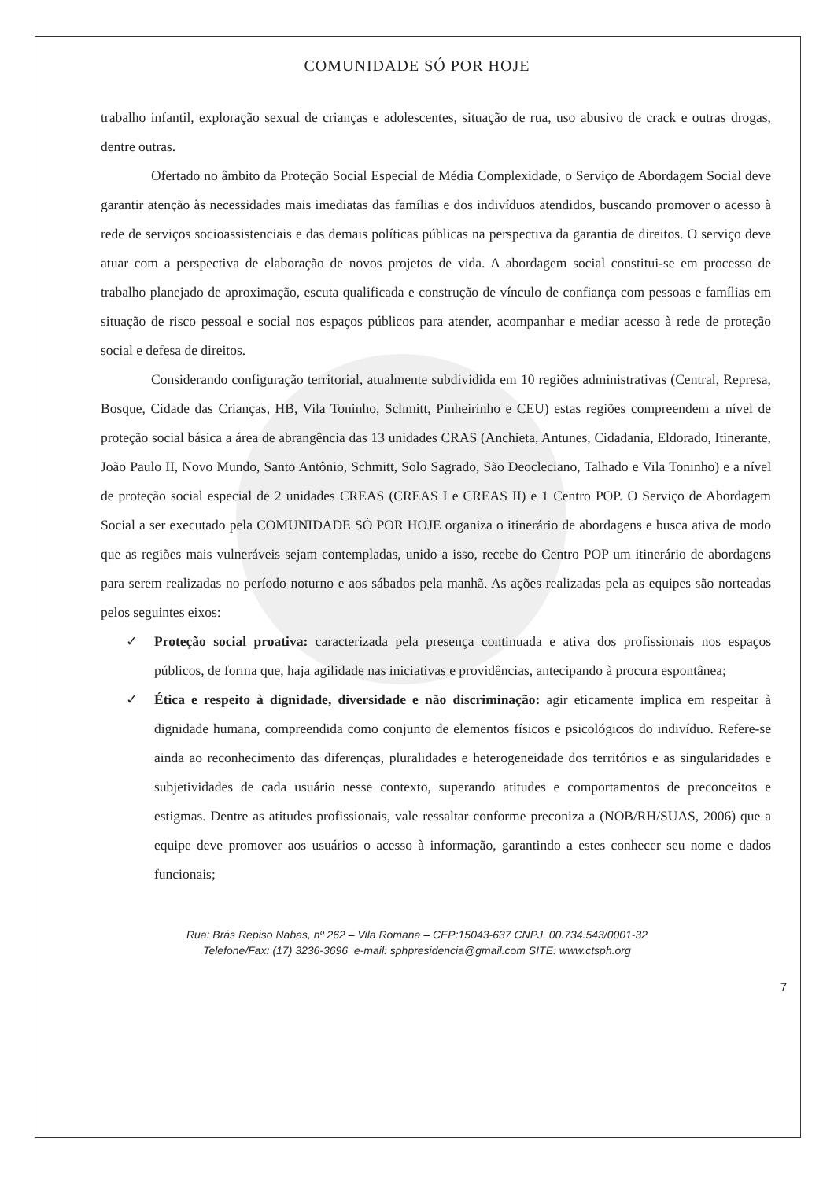COMUNIDADE SÓ POR HOJE
trabalho infantil, exploração sexual de crianças e adolescentes, situação de rua, uso abusivo de crack e outras drogas, dentre outras.
Ofertado no âmbito da Proteção Social Especial de Média Complexidade, o Serviço de Abordagem Social deve garantir atenção às necessidades mais imediatas das famílias e dos indivíduos atendidos, buscando promover o acesso à rede de serviços socioassistenciais e das demais políticas públicas na perspectiva da garantia de direitos. O serviço deve atuar com a perspectiva de elaboração de novos projetos de vida. A abordagem social constitui-se em processo de trabalho planejado de aproximação, escuta qualificada e construção de vínculo de confiança com pessoas e famílias em situação de risco pessoal e social nos espaços públicos para atender, acompanhar e mediar acesso à rede de proteção social e defesa de direitos.
Considerando configuração territorial, atualmente subdividida em 10 regiões administrativas (Central, Represa, Bosque, Cidade das Crianças, HB, Vila Toninho, Schmitt, Pinheirinho e CEU) estas regiões compreendem a nível de proteção social básica a área de abrangência das 13 unidades CRAS (Anchieta, Antunes, Cidadania, Eldorado, Itinerante, João Paulo II, Novo Mundo, Santo Antônio, Schmitt, Solo Sagrado, São Deocleciano, Talhado e Vila Toninho) e a nível de proteção social especial de 2 unidades CREAS (CREAS I e CREAS II) e 1 Centro POP. O Serviço de Abordagem Social a ser executado pela COMUNIDADE SÓ POR HOJE organiza o itinerário de abordagens e busca ativa de modo que as regiões mais vulneráveis sejam contempladas, unido a isso, recebe do Centro POP um itinerário de abordagens para serem realizadas no período noturno e aos sábados pela manhã. As ações realizadas pela as equipes são norteadas pelos seguintes eixos:
✓ Proteção social proativa: caracterizada pela presença continuada e ativa dos profissionais nos espaços públicos, de forma que, haja agilidade nas iniciativas e providências, antecipando à procura espontânea;
✓ Ética e respeito à dignidade, diversidade e não discriminação: agir eticamente implica em respeitar à dignidade humana, compreendida como conjunto de elementos físicos e psicológicos do indivíduo. Refere-se ainda ao reconhecimento das diferenças, pluralidades e heterogeneidade dos territórios e as singularidades e subjetividades de cada usuário nesse contexto, superando atitudes e comportamentos de preconceitos e estigmas. Dentre as atitudes profissionais, vale ressaltar conforme preconiza a (NOB/RH/SUAS, 2006) que a equipe deve promover aos usuários o acesso à informação, garantindo a estes conhecer seu nome e dados funcionais;
Rua: Brás Repiso Nabas, nº 262 – Vila Romana – CEP:15043-637 CNPJ. 00.734.543/0001-32
Telefone/Fax: (17) 3236-3696 e-mail: sphpresidencia@gmail.com SITE: www.ctsph.org
7